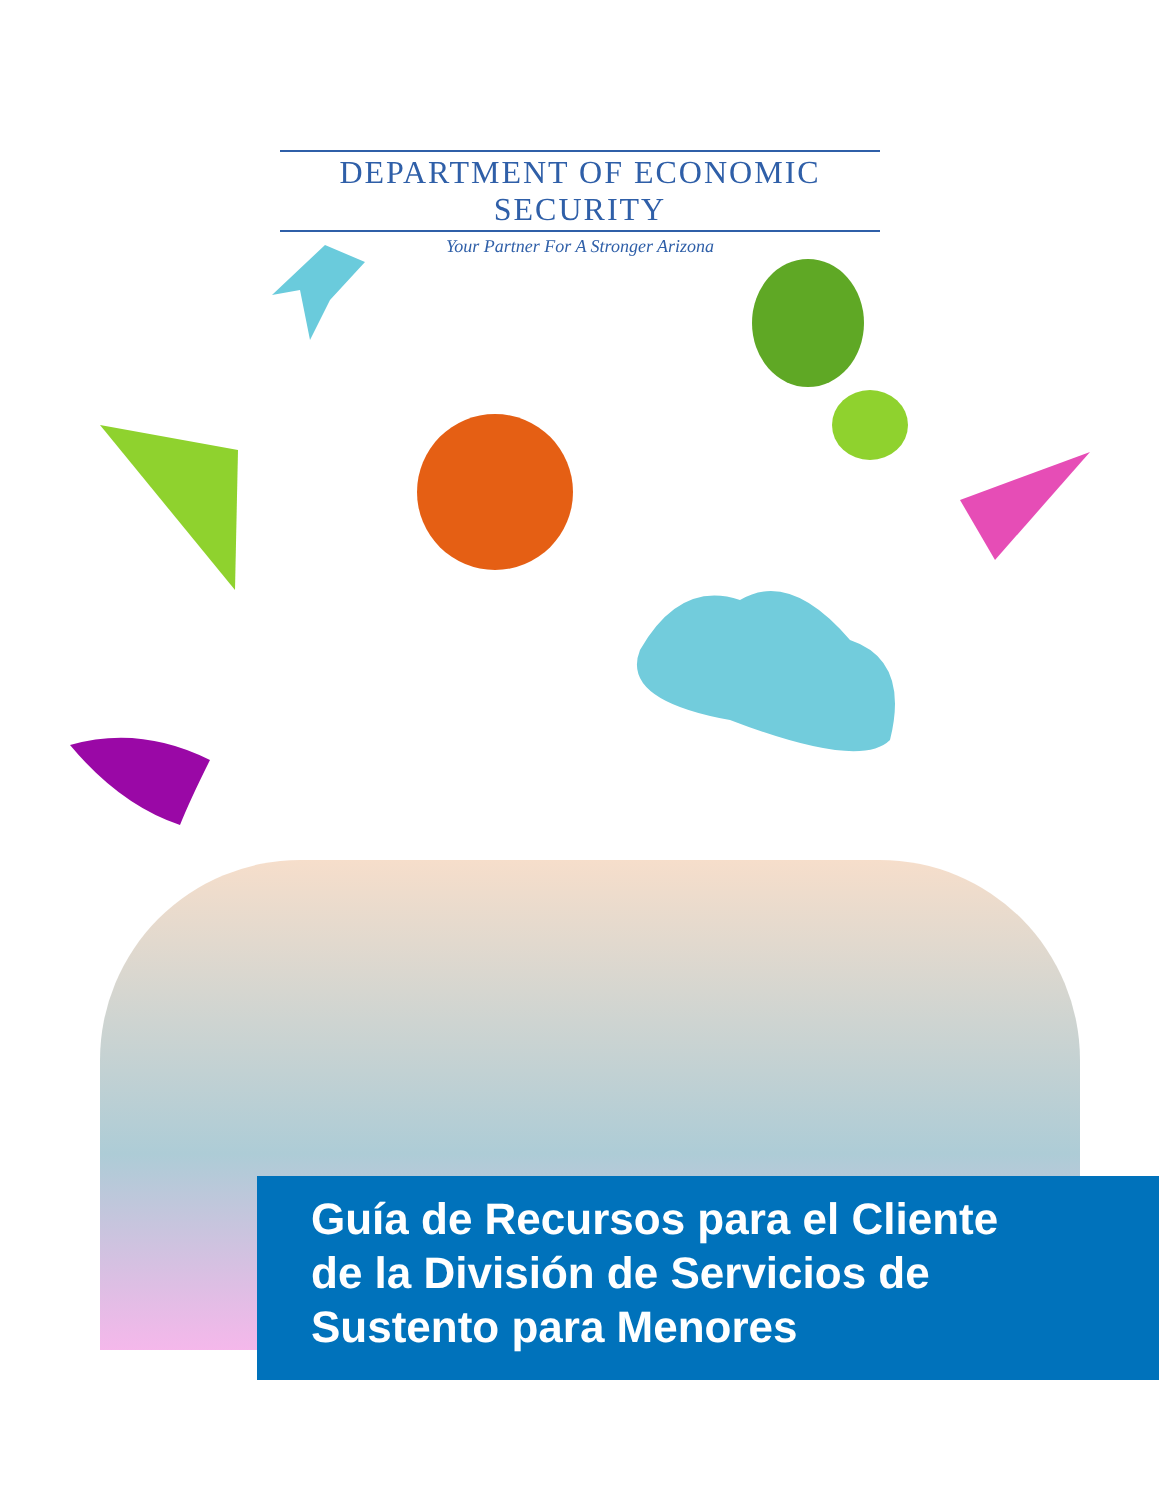DEPARTMENT OF ECONOMIC SECURITY
Your Partner For A Stronger Arizona
Guía de Recursos para el Cliente
de la División de Servicios de
Sustento para Menores